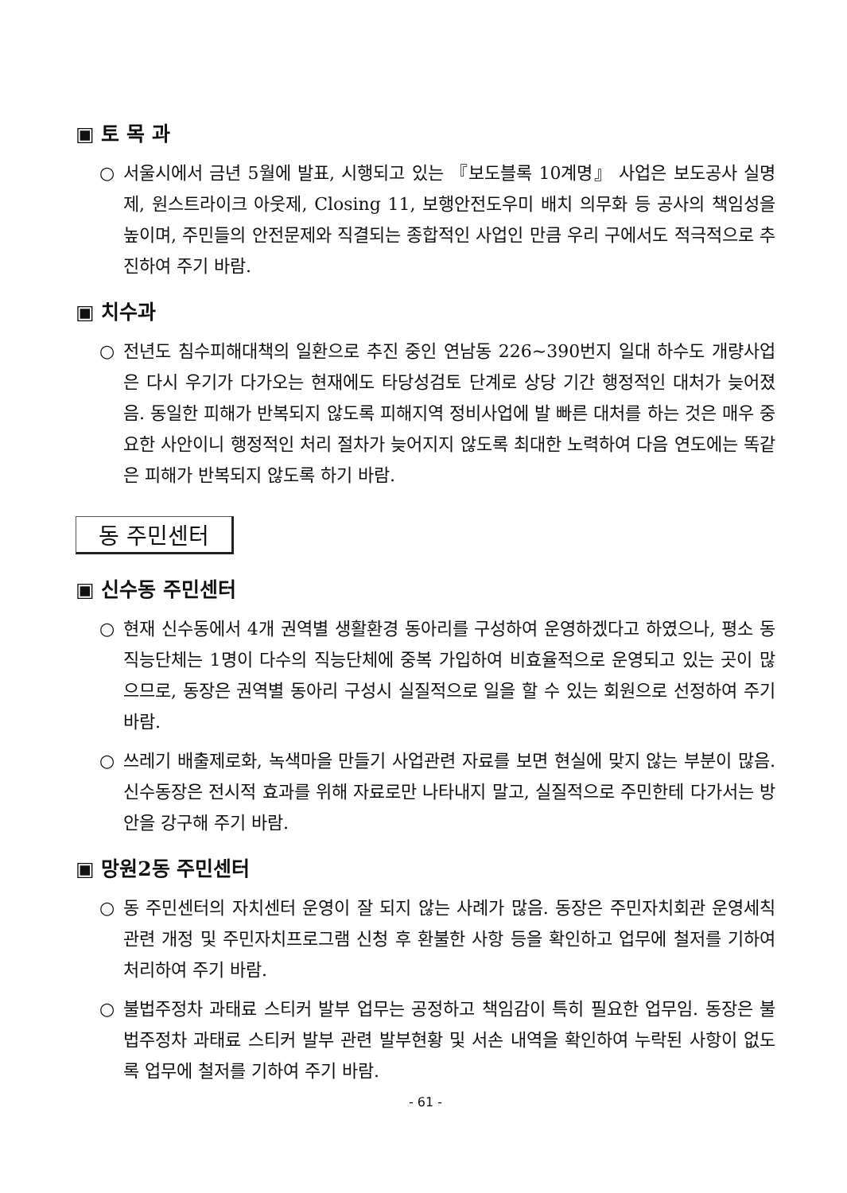▣ 토 목 과
○ 서울시에서 금년 5월에 발표, 시행되고 있는 『보도블록 10계명』 사업은 보도공사 실명제, 원스트라이크 아웃제, Closing 11, 보행안전도우미 배치 의무화 등 공사의 책임성을 높이며, 주민들의 안전문제와 직결되는 종합적인 사업인 만큼 우리 구에서도 적극적으로 추진하여 주기 바람.
▣ 치수과
○ 전년도 침수피해대책의 일환으로 추진 중인 연남동 226~390번지 일대 하수도 개량사업은 다시 우기가 다가오는 현재에도 타당성검토 단계로 상당 기간 행정적인 대처가 늦어졌음. 동일한 피해가 반복되지 않도록 피해지역 정비사업에 발 빠른 대처를 하는 것은 매우 중요한 사안이니 행정적인 처리 절차가 늦어지지 않도록 최대한 노력하여 다음 연도에는 똑같은 피해가 반복되지 않도록 하기 바람.
동 주민센터
▣ 신수동 주민센터
○ 현재 신수동에서 4개 권역별 생활환경 동아리를 구성하여 운영하겠다고 하였으나, 평소 동 직능단체는 1명이 다수의 직능단체에 중복 가입하여 비효율적으로 운영되고 있는 곳이 많으므로, 동장은 권역별 동아리 구성시 실질적으로 일을 할 수 있는 회원으로 선정하여 주기 바람.
○ 쓰레기 배출제로화, 녹색마을 만들기 사업관련 자료를 보면 현실에 맞지 않는 부분이 많음. 신수동장은 전시적 효과를 위해 자료로만 나타내지 말고, 실질적으로 주민한테 다가서는 방안을 강구해 주기 바람.
▣ 망원2동 주민센터
○ 동 주민센터의 자치센터 운영이 잘 되지 않는 사례가 많음. 동장은 주민자치회관 운영세칙 관련 개정 및 주민자치프로그램 신청 후 환불한 사항 등을 확인하고 업무에 철저를 기하여 처리하여 주기 바람.
○ 불법주정차 과태료 스티커 발부 업무는 공정하고 책임감이 특히 필요한 업무임. 동장은 불법주정차 과태료 스티커 발부 관련 발부현황 및 서손 내역을 확인하여 누락된 사항이 없도록 업무에 철저를 기하여 주기 바람.
- 61 -